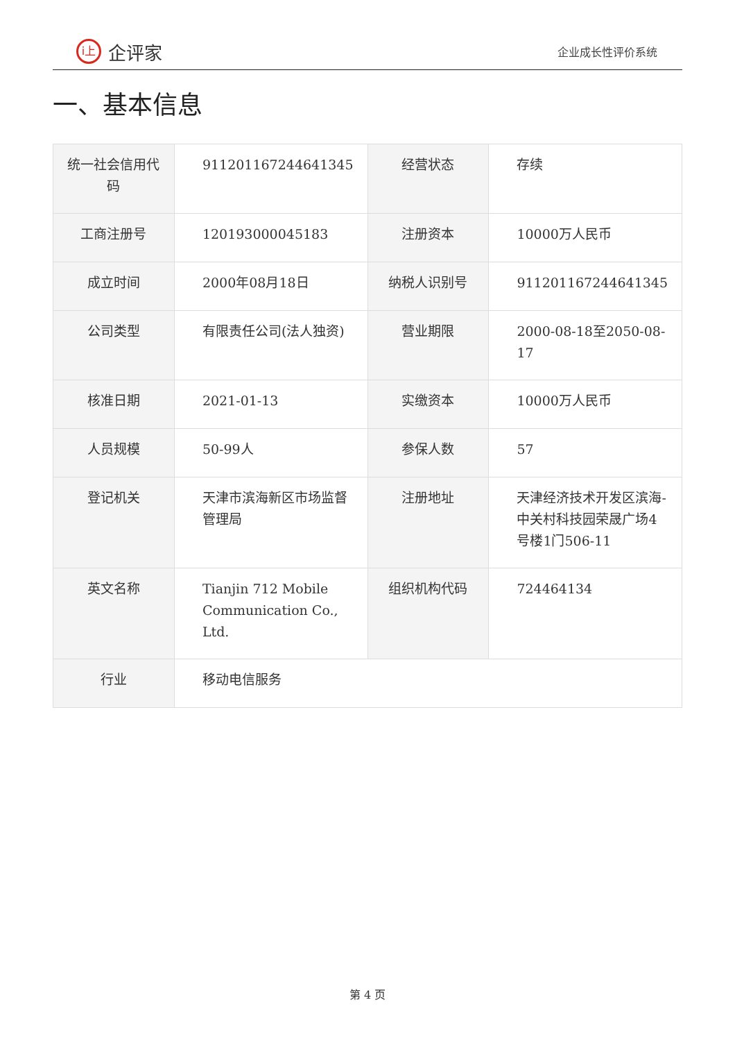i上
企评家
企业成长性评价系统
一、基本信息
| 统一社会信用代码 | 911201167244641345 | 经营状态 | 存续 |
| 工商注册号 | 120193000045183 | 注册资本 | 10000万人民币 |
| 成立时间 | 2000年08月18日 | 纳税人识别号 | 911201167244641345 |
| 公司类型 | 有限责任公司(法人独资) | 营业期限 | 2000-08-18至2050-08-17 |
| 核准日期 | 2021-01-13 | 实缴资本 | 10000万人民币 |
| 人员规模 | 50-99人 | 参保人数 | 57 |
| 登记机关 | 天津市滨海新区市场监督管理局 | 注册地址 | 天津经济技术开发区滨海-中关村科技园荣晟广场4号楼1门506-11 |
| 英文名称 | Tianjin 712 Mobile Communication Co., Ltd. | 组织机构代码 | 724464134 |
| 行业 | 移动电信服务 | | |
第 4 页